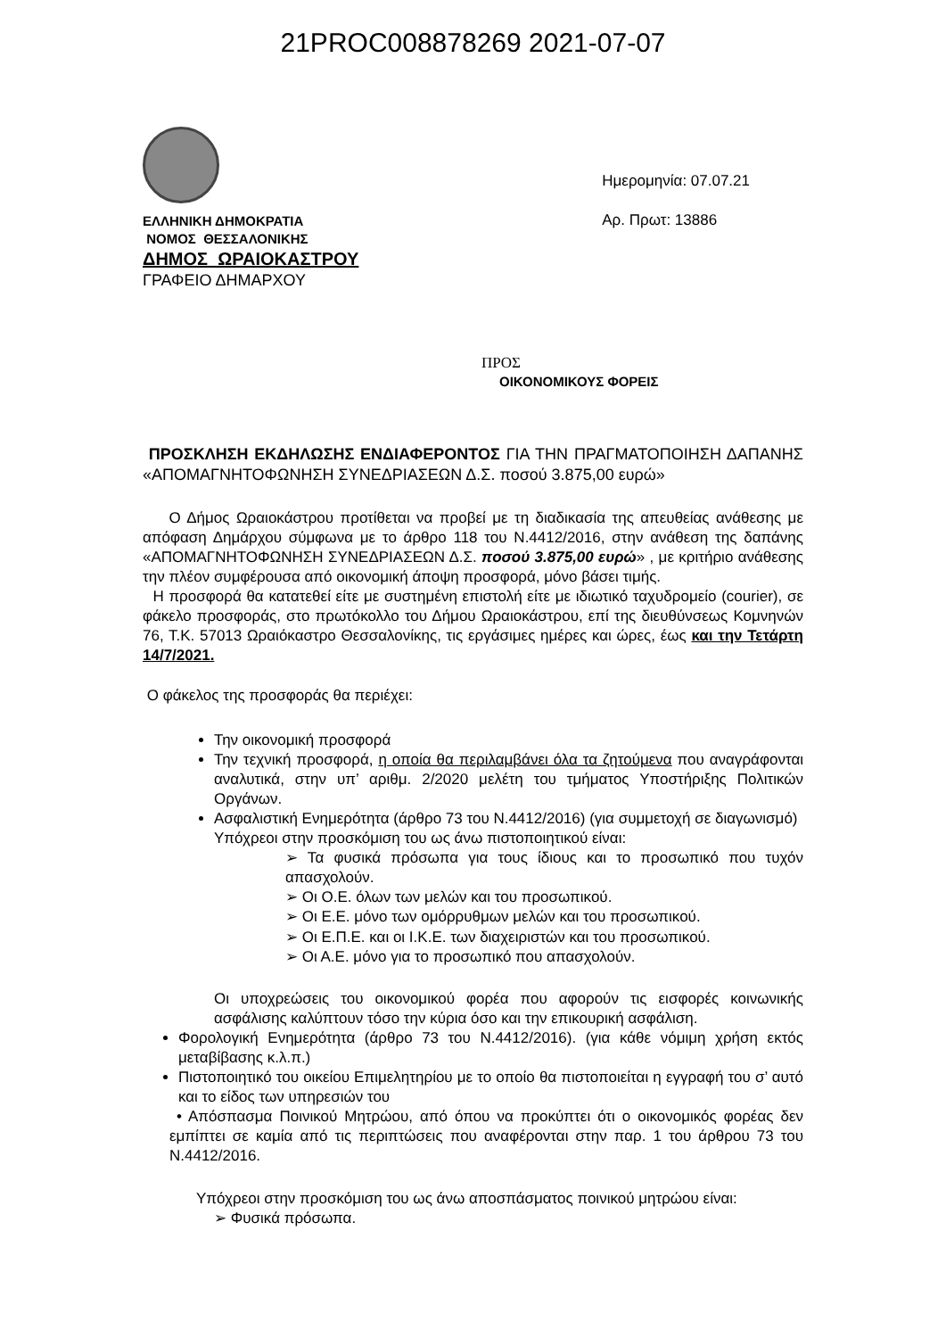21PROC008878269 2021-07-07
ΕΛΛΗΝΙΚΗ ΔΗΜΟΚΡΑΤΙΑ
ΝΟΜΟΣ ΘΕΣΣΑΛΟΝΙΚΗΣ
ΔΗΜΟΣ ΩΡΑΙΟΚΑΣΤΡΟΥ
ΓΡΑΦΕΙΟ ΔΗΜΑΡΧΟΥ
Ημερομηνία: 07.07.21
Αρ. Πρωτ: 13886
ΠΡΟΣ
ΟΙΚΟΝΟΜΙΚΟΥΣ ΦΟΡΕΙΣ
ΠΡΟΣΚΛΗΣΗ ΕΚΔΗΛΩΣΗΣ ΕΝΔΙΑΦΕΡΟΝΤΟΣ ΓΙΑ ΤΗΝ ΠΡΑΓΜΑΤΟΠΟΙΗΣΗ ΔΑΠΑΝΗΣ «ΑΠΟΜΑΓΝΗΤΟΦΩΝΗΣΗ ΣΥΝΕΔΡΙΑΣΕΩΝ Δ.Σ. ποσού 3.875,00 ευρώ»
Ο Δήμος Ωραιοκάστρου προτίθεται να προβεί με τη διαδικασία της απευθείας ανάθεσης με απόφαση Δημάρχου σύμφωνα με το άρθρο 118 του Ν.4412/2016, στην ανάθεση της δαπάνης «ΑΠΟΜΑΓΝΗΤΟΦΩΝΗΣΗ ΣΥΝΕΔΡΙΑΣΕΩΝ Δ.Σ. ποσού 3.875,00 ευρώ» , με κριτήριο ανάθεσης την πλέον συμφέρουσα από οικονομική άποψη προσφορά, μόνο βάσει τιμής.
Η προσφορά θα κατατεθεί είτε με συστημένη επιστολή είτε με ιδιωτικό ταχυδρομείο (courier), σε φάκελο προσφοράς, στο πρωτόκολλο του Δήμου Ωραιοκάστρου, επί της διευθύνσεως Κομνηνών 76, Τ.Κ. 57013 Ωραιόκαστρο Θεσσαλονίκης, τις εργάσιμες ημέρες και ώρες, έως και την Τετάρτη 14/7/2021.
Ο φάκελος της προσφοράς θα περιέχει:
Την οικονομική προσφορά
Την τεχνική προσφορά, η οποία θα περιλαμβάνει όλα τα ζητούμενα που αναγράφονται αναλυτικά, στην υπ’ αριθμ. 2/2020 μελέτη του τμήματος Υποστήριξης Πολιτικών Οργάνων.
Ασφαλιστική Ενημερότητα (άρθρο 73 του Ν.4412/2016) (για συμμετοχή σε διαγωνισμό)
Υπόχρεοι στην προσκόμιση του ως άνω πιστοποιητικού είναι:
➢ Τα φυσικά πρόσωπα για τους ίδιους και το προσωπικό που τυχόν απασχολούν.
➢ Οι Ο.Ε. όλων των μελών και του προσωπικού.
➢ Οι Ε.Ε. μόνο των ομόρρυθμων μελών και του προσωπικού.
➢ Οι Ε.Π.Ε. και οι Ι.Κ.Ε. των διαχειριστών και του προσωπικού.
➢ Οι Α.Ε. μόνο για το προσωπικό που απασχολούν.
Οι υποχρεώσεις του οικονομικού φορέα που αφορούν τις εισφορές κοινωνικής ασφάλισης καλύπτουν τόσο την κύρια όσο και την επικουρική ασφάλιση.
Φορολογική Ενημερότητα (άρθρο 73 του Ν.4412/2016). (για κάθε νόμιμη χρήση εκτός μεταβίβασης κ.λ.π.)
Πιστοποιητικό του οικείου Επιμελητηρίου με το οποίο θα πιστοποιείται η εγγραφή του σ’ αυτό και το είδος των υπηρεσιών του
• Απόσπασμα Ποινικού Μητρώου, από όπου να προκύπτει ότι ο οικονομικός φορέας δεν εμπίπτει σε καμία από τις περιπτώσεις που αναφέρονται στην παρ. 1 του άρθρου 73 του Ν.4412/2016.
Υπόχρεοι στην προσκόμιση του ως άνω αποσπάσματος ποινικού μητρώου είναι:
➢ Φυσικά πρόσωπα.